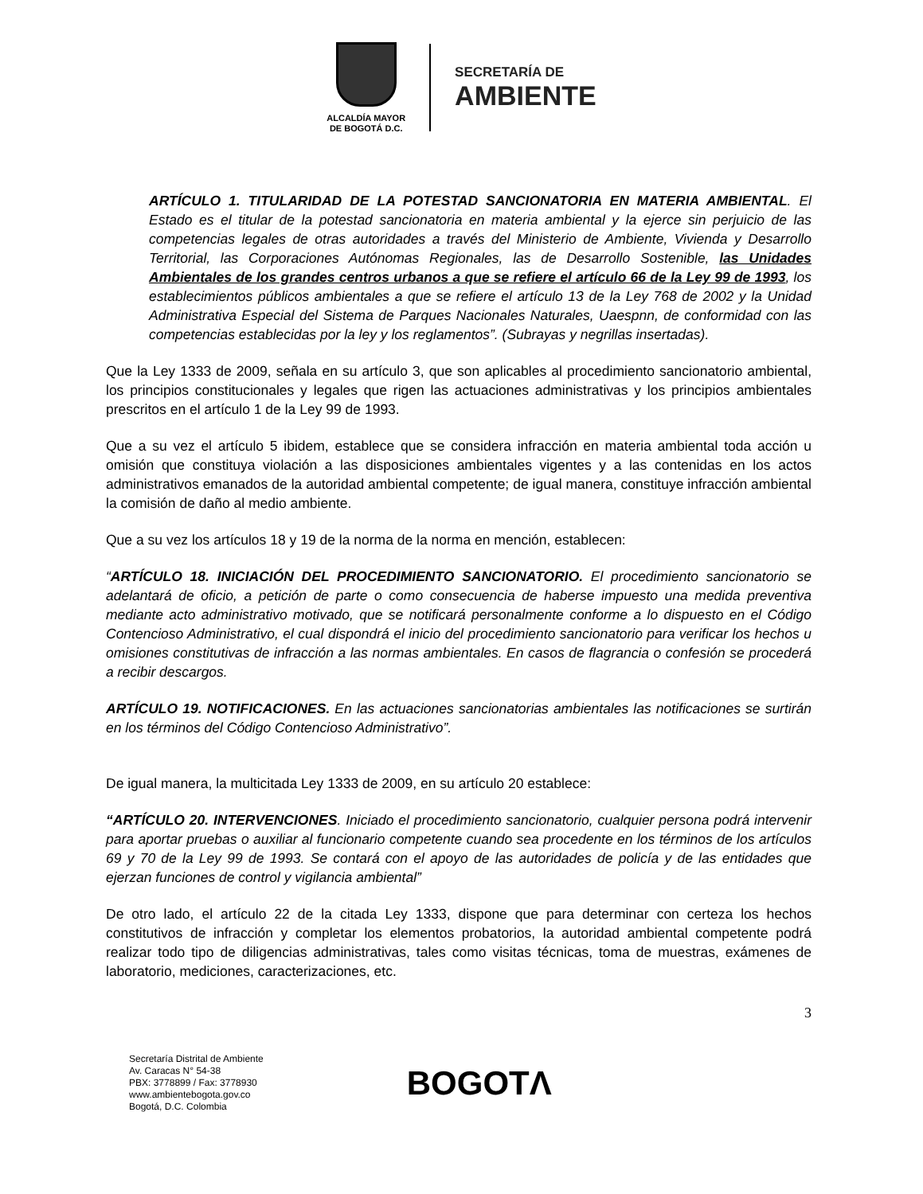ALCALDÍA MAYOR
DE BOGOTÁ D.C.
SECRETARÍA DE
AMBIENTE
ARTÍCULO 1. TITULARIDAD DE LA POTESTAD SANCIONATORIA EN MATERIA AMBIENTAL. El Estado es el titular de la potestad sancionatoria en materia ambiental y la ejerce sin perjuicio de las competencias legales de otras autoridades a través del Ministerio de Ambiente, Vivienda y Desarrollo Territorial, las Corporaciones Autónomas Regionales, las de Desarrollo Sostenible, las Unidades Ambientales de los grandes centros urbanos a que se refiere el artículo 66 de la Ley 99 de 1993, los establecimientos públicos ambientales a que se refiere el artículo 13 de la Ley 768 de 2002 y la Unidad Administrativa Especial del Sistema de Parques Nacionales Naturales, Uaespnn, de conformidad con las competencias establecidas por la ley y los reglamentos”. (Subrayas y negrillas insertadas).
Que la Ley 1333 de 2009, señala en su artículo 3, que son aplicables al procedimiento sancionatorio ambiental, los principios constitucionales y legales que rigen las actuaciones administrativas y los principios ambientales prescritos en el artículo 1 de la Ley 99 de 1993.
Que a su vez el artículo 5 ibidem, establece que se considera infracción en materia ambiental toda acción u omisión que constituya violación a las disposiciones ambientales vigentes y a las contenidas en los actos administrativos emanados de la autoridad ambiental competente; de igual manera, constituye infracción ambiental la comisión de daño al medio ambiente.
Que a su vez los artículos 18 y 19 de la norma de la norma en mención, establecen:
“ARTÍCULO 18. INICIACIÓN DEL PROCEDIMIENTO SANCIONATORIO. El procedimiento sancionatorio se adelantará de oficio, a petición de parte o como consecuencia de haberse impuesto una medida preventiva mediante acto administrativo motivado, que se notificará personalmente conforme a lo dispuesto en el Código Contencioso Administrativo, el cual dispondrá el inicio del procedimiento sancionatorio para verificar los hechos u omisiones constitutivas de infracción a las normas ambientales. En casos de flagrancia o confesión se procederá a recibir descargos.
ARTÍCULO 19. NOTIFICACIONES. En las actuaciones sancionatorias ambientales las notificaciones se surtirán en los términos del Código Contencioso Administrativo”.
De igual manera, la multicitada Ley 1333 de 2009, en su artículo 20 establece:
“ARTÍCULO 20. INTERVENCIONES. Iniciado el procedimiento sancionatorio, cualquier persona podrá intervenir para aportar pruebas o auxiliar al funcionario competente cuando sea procedente en los términos de los artículos 69 y 70 de la Ley 99 de 1993. Se contará con el apoyo de las autoridades de policía y de las entidades que ejerzan funciones de control y vigilancia ambiental”
De otro lado, el artículo 22 de la citada Ley 1333, dispone que para determinar con certeza los hechos constitutivos de infracción y completar los elementos probatorios, la autoridad ambiental competente podrá realizar todo tipo de diligencias administrativas, tales como visitas técnicas, toma de muestras, exámenes de laboratorio, mediciones, caracterizaciones, etc.
3
Secretaría Distrital de Ambiente
Av. Caracas N° 54-38
PBX: 3778899 / Fax: 3778930
www.ambientebogota.gov.co
Bogotá, D.C. Colombia
BOGOTΛ